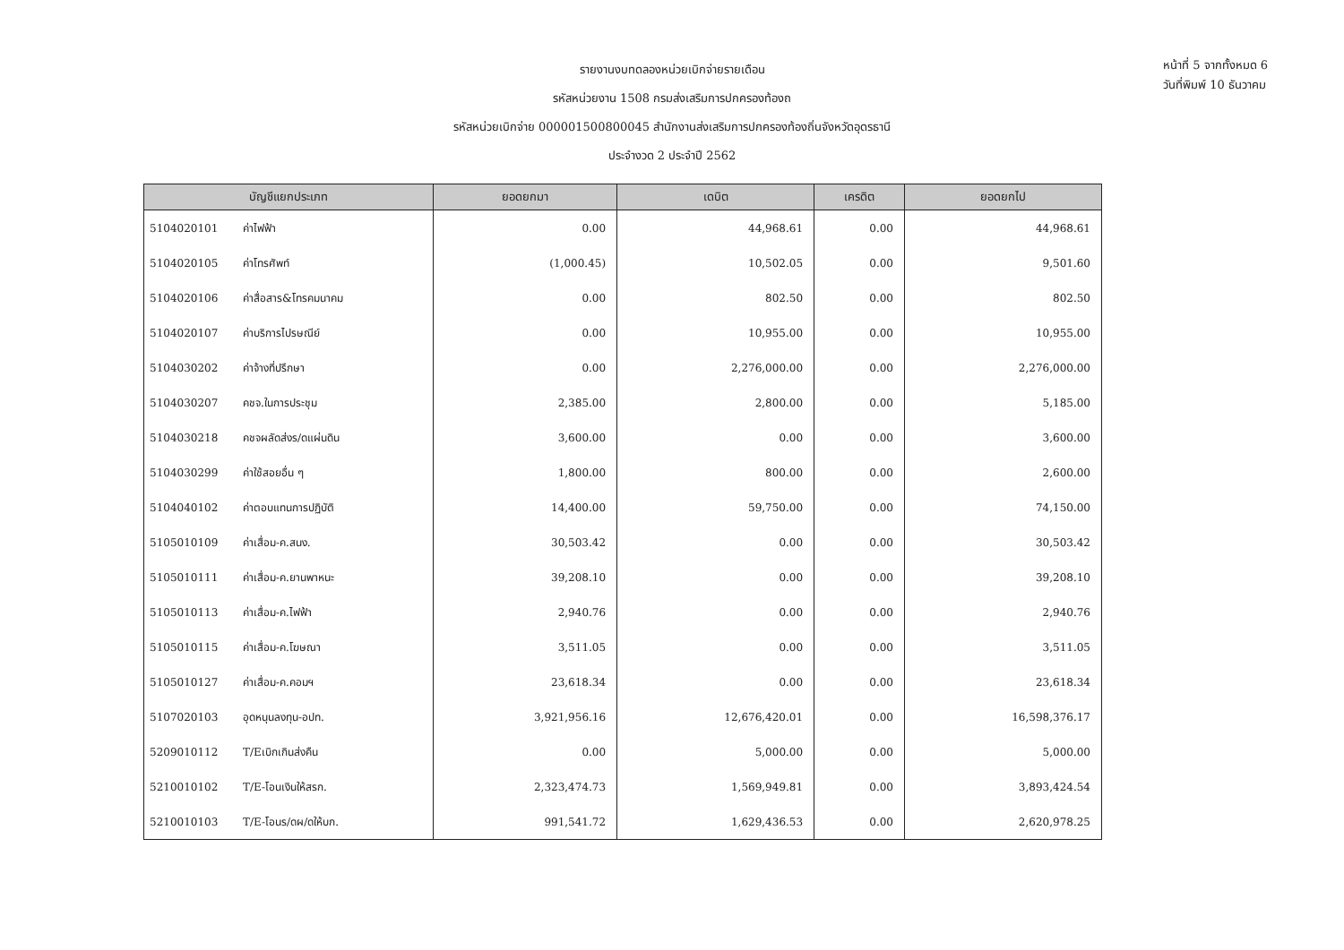รายงานงบทดลองหน่วยเบิกจ่ายรายเดือน
รหัสหน่วยงาน 1508 กรมส่งเสริมการปกครองท้องถ
รหัสหน่วยเบิกจ่าย 000001500800045 สำนักงานส่งเสริมการปกครองท้องถิ่นจังหวัดอุดรธานี
ประจำงวด 2 ประจำปี 2562
หน้าที่ 5 จากทั้งหมด 6
วันที่พิมพ์ 10 ธันวาคม
| บัญชีแยกประเภท | | ยอดยกมา | เดบิต | เครดิต | ยอดยกไป |
| --- | --- | --- | --- | --- | --- |
| 5104020101 | ค่าไฟฟ้า | 0.00 | 44,968.61 | 0.00 | 44,968.61 |
| 5104020105 | ค่าโทรศัพท์ | (1,000.45) | 10,502.05 | 0.00 | 9,501.60 |
| 5104020106 | ค่าสื่อสาร&โทรคมนาคม | 0.00 | 802.50 | 0.00 | 802.50 |
| 5104020107 | ค่าบริการไปรษณีย์ | 0.00 | 10,955.00 | 0.00 | 10,955.00 |
| 5104030202 | ค่าจ้างที่ปรึกษา | 0.00 | 2,276,000.00 | 0.00 | 2,276,000.00 |
| 5104030207 | คชจ.ในการประชุม | 2,385.00 | 2,800.00 | 0.00 | 5,185.00 |
| 5104030218 | คชจผลัดส่งร/ดแผ่นดิน | 3,600.00 | 0.00 | 0.00 | 3,600.00 |
| 5104030299 | ค่าใช้สอยอื่น ๆ | 1,800.00 | 800.00 | 0.00 | 2,600.00 |
| 5104040102 | ค่าตอบแทนการปฏิบัติ | 14,400.00 | 59,750.00 | 0.00 | 74,150.00 |
| 5105010109 | ค่าเสื่อม-ค.สนง. | 30,503.42 | 0.00 | 0.00 | 30,503.42 |
| 5105010111 | ค่าเสื่อม-ค.ยานพาหนะ | 39,208.10 | 0.00 | 0.00 | 39,208.10 |
| 5105010113 | ค่าเสื่อม-ค.ไฟฟ้า | 2,940.76 | 0.00 | 0.00 | 2,940.76 |
| 5105010115 | ค่าเสื่อม-ค.โฆษณา | 3,511.05 | 0.00 | 0.00 | 3,511.05 |
| 5105010127 | ค่าเสื่อม-ค.คอมฯ | 23,618.34 | 0.00 | 0.00 | 23,618.34 |
| 5107020103 | อุดหนุนลงทุน-อปท. | 3,921,956.16 | 12,676,420.01 | 0.00 | 16,598,376.17 |
| 5209010112 | T/Eเบิกเกินส่งคืน | 0.00 | 5,000.00 | 0.00 | 5,000.00 |
| 5210010102 | T/E-โอนเงินให้สรก. | 2,323,474.73 | 1,569,949.81 | 0.00 | 3,893,424.54 |
| 5210010103 | T/E-โอนร/ดผ/ดให้บก. | 991,541.72 | 1,629,436.53 | 0.00 | 2,620,978.25 |